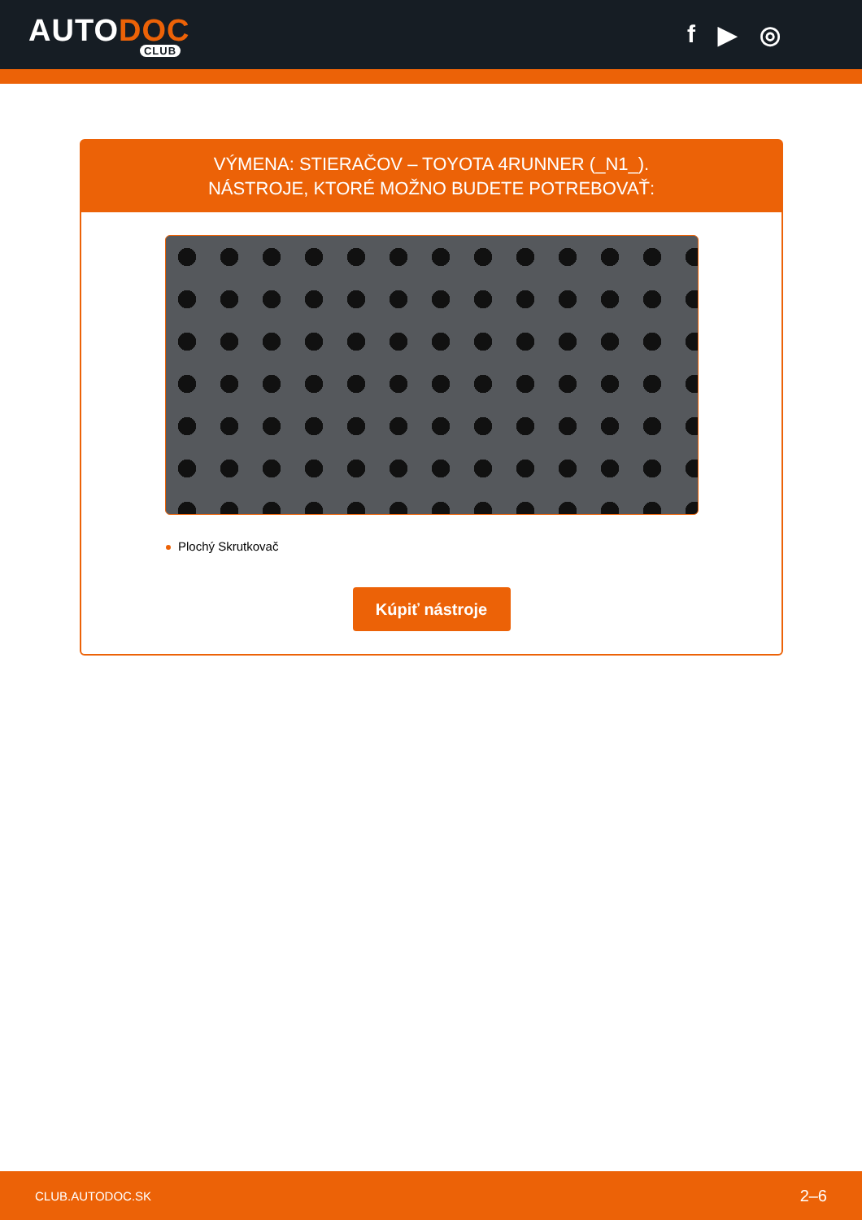AUTODOC
CLUB
f ▶ ◎
VÝMENA: STIERAČOV – TOYOTA 4RUNNER (_N1_).
NÁSTROJE, KTORÉ MOŽNO BUDETE POTREBOVAŤ:
Plochý Skrutkovač
Kúpiť nástroje
CLUB.AUTODOC.SK 2–6